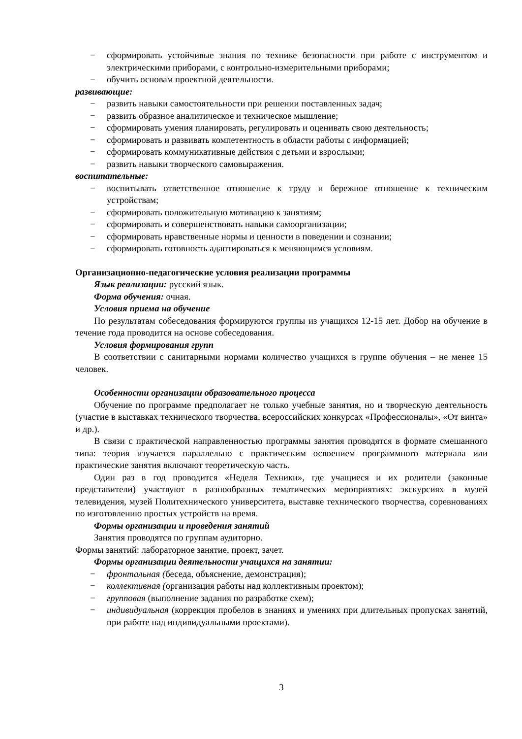− сформировать устойчивые знания по технике безопасности при работе с инструментом и электрическими приборами, с контрольно-измерительными приборами;
− обучить основам проектной деятельности.
развивающие:
− развить навыки самостоятельности при решении поставленных задач;
− развить образное аналитическое и техническое мышление;
− сформировать умения планировать, регулировать и оценивать свою деятельность;
− сформировать и развивать компетентность в области работы с информацией;
− сформировать коммуникативные действия с детьми и взрослыми;
− развить навыки творческого самовыражения.
воспитательные:
− воспитывать ответственное отношение к труду и бережное отношение к техническим устройствам;
− сформировать положительную мотивацию к занятиям;
− сформировать и совершенствовать навыки самоорганизации;
− сформировать нравственные нормы и ценности в поведении и сознании;
− сформировать готовность адаптироваться к меняющимся условиям.
Организационно-педагогические условия реализации программы
Язык реализации: русский язык.
Форма обучения: очная.
Условия приема на обучение
По результатам собеседования формируются группы из учащихся 12-15 лет. Добор на обучение в течение года проводится на основе собеседования.
Условия формирования групп
В соответствии с санитарными нормами количество учащихся в группе обучения – не менее 15 человек.
Особенности организации образовательного процесса
Обучение по программе предполагает не только учебные занятия, но и творческую деятельность (участие в выставках технического творчества, всероссийских конкурсах «Профессионалы», «От винта» и др.).
В связи с практической направленностью программы занятия проводятся в формате смешанного типа: теория изучается параллельно с практическим освоением программного материала или практические занятия включают теоретическую часть.
Один раз в год проводится «Неделя Техники», где учащиеся и их родители (законные представители) участвуют в разнообразных тематических мероприятиях: экскурсиях в музей телевидения, музей Политехнического университета, выставке технического творчества, соревнованиях по изготовлению простых устройств на время.
Формы организации и проведения занятий
Занятия проводятся по группам аудиторно.
Формы занятий: лабораторное занятие, проект, зачет.
Формы организации деятельности учащихся на занятии:
− фронтальная (беседа, объяснение, демонстрация);
− коллективная (организация работы над коллективным проектом);
− групповая (выполнение задания по разработке схем);
− индивидуальная (коррекция пробелов в знаниях и умениях при длительных пропусках занятий, при работе над индивидуальными проектами).
3